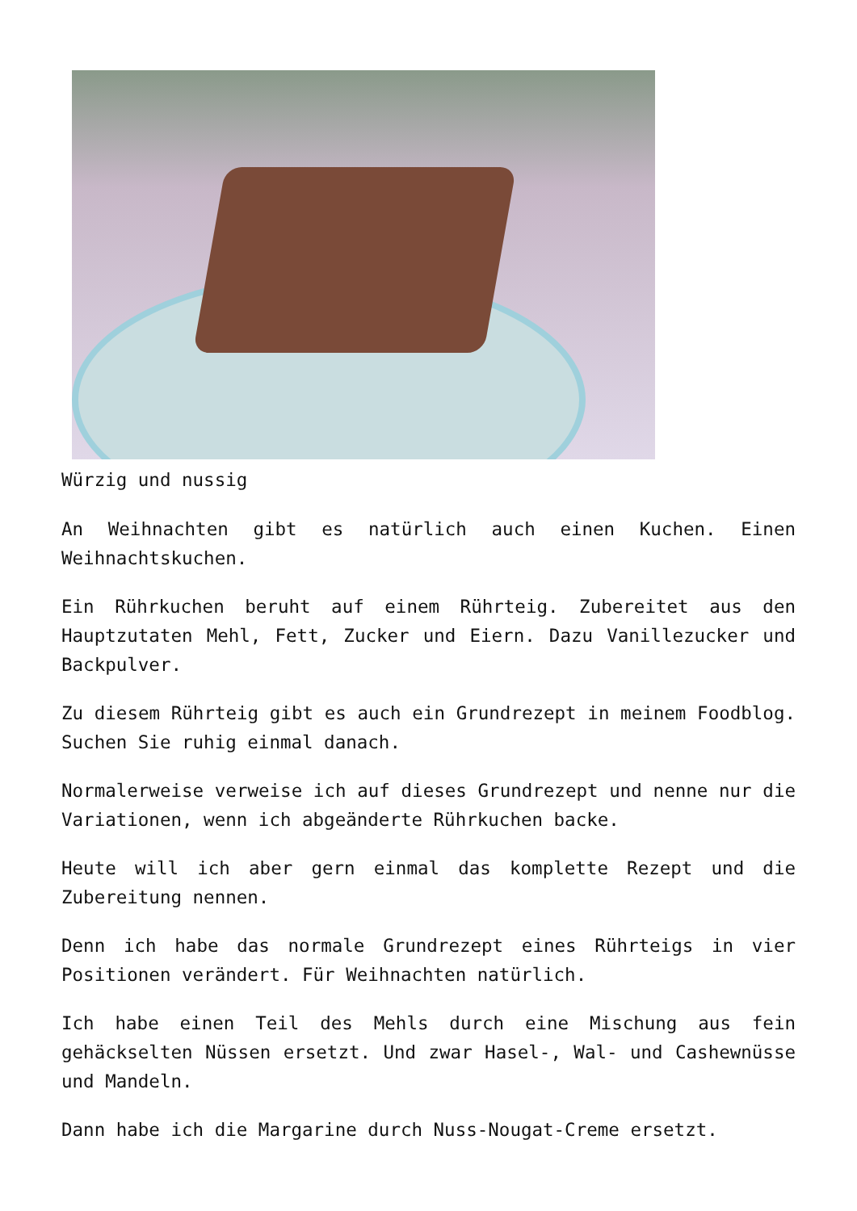Würzig und nussig
An Weihnachten gibt es natürlich auch einen Kuchen. Einen Weihnachtskuchen.
Ein Rührkuchen beruht auf einem Rührteig. Zubereitet aus den Hauptzutaten Mehl, Fett, Zucker und Eiern. Dazu Vanillezucker und Backpulver.
Zu diesem Rührteig gibt es auch ein Grundrezept in meinem Foodblog. Suchen Sie ruhig einmal danach.
Normalerweise verweise ich auf dieses Grundrezept und nenne nur die Variationen, wenn ich abgeänderte Rührkuchen backe.
Heute will ich aber gern einmal das komplette Rezept und die Zubereitung nennen.
Denn ich habe das normale Grundrezept eines Rührteigs in vier Positionen verändert. Für Weihnachten natürlich.
Ich habe einen Teil des Mehls durch eine Mischung aus fein gehäckselten Nüssen ersetzt. Und zwar Hasel-, Wal- und Cashewnüsse und Mandeln.
Dann habe ich die Margarine durch Nuss-Nougat-Creme ersetzt.